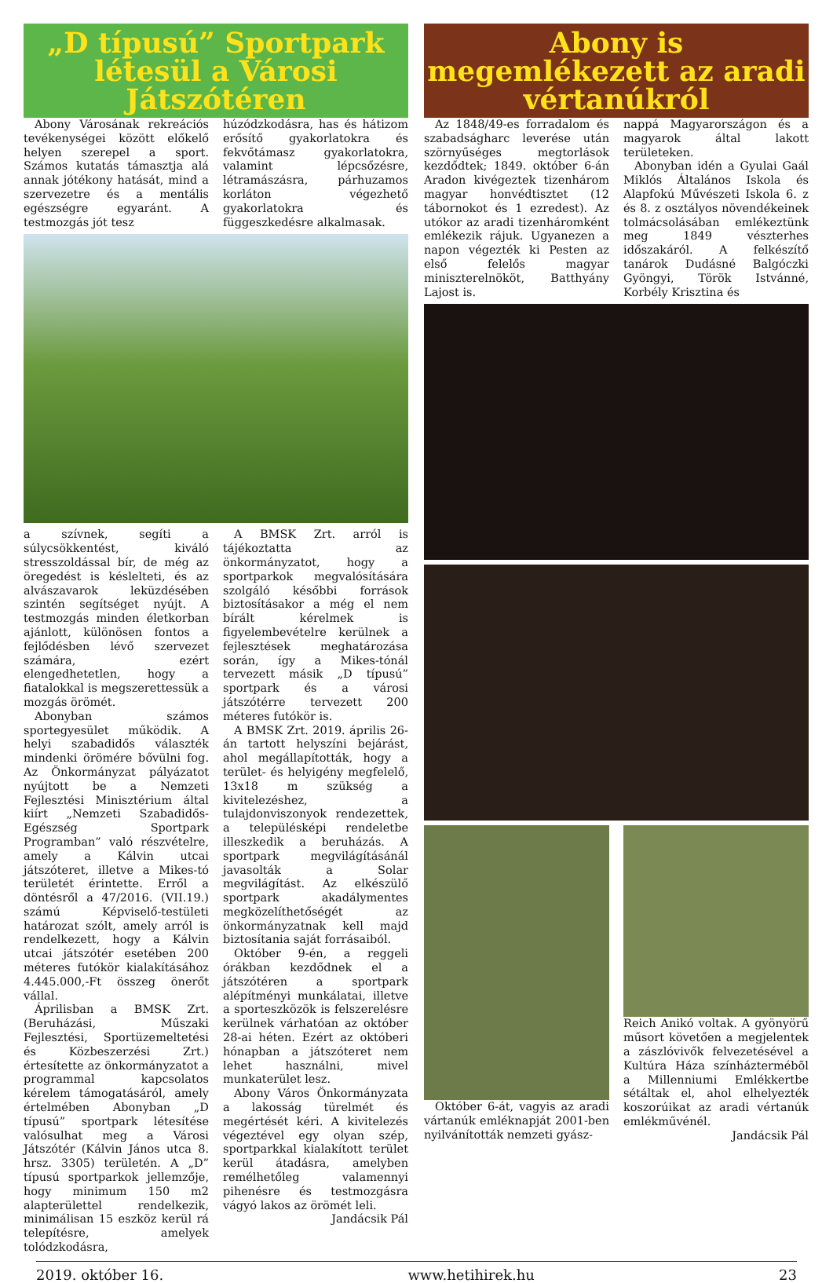„D típusú” Sportpark létesül a Városi Játszótéren
Abony Városának rekreációs tevékenységei között előkelő helyen szerepel a sport. Számos kutatás támasztja alá annak jótékony hatását, mind a szervezetre és a mentális egészségre egyaránt. A testmozgás jót tesz
húzódzkodásra, has és hátizom erősítő gyakorlatokra és fekvőtámasz gyakorlatokra, valamint lépcsőzésre, létramászásra, párhuzamos korláton végezhető gyakorlatokra és függeszkedésre alkalmasak.
a szívnek, segíti a súlycsökkentést, kiváló stresszoldással bír, de még az öregedést is késlelteti, és az alvászavarok leküzdésében szintén segítséget nyújt. A testmozgás minden életkorban ajánlott, különösen fontos a fejlődésben lévő szervezet számára, ezért elengedhetetlen, hogy a fiatalokkal is megszerettessük a mozgás örömét.
Abonyban számos sportegyesület működik. A helyi szabadidős választék mindenki örömére bővülni fog. Az Önkormányzat pályázatot nyújtott be a Nemzeti Fejlesztési Minisztérium által kiírt „Nemzeti Szabadidős-Egészség Sportpark Programban” való részvételre, amely a Kálvin utcai játszóteret, illetve a Mikes-tó területét érintette. Erről a döntésről a 47/2016. (VII.19.) számú Képviselő-testületi határozat szólt, amely arról is rendelkezett, hogy a Kálvin utcai játszótér esetében 200 méteres futókör kialakításához 4.445.000,-Ft összeg önerőt vállal.
Áprilisban a BMSK Zrt. (Beruházási, Műszaki Fejlesztési, Sportüzemeltetési és Közbeszerzési Zrt.) értesítette az önkormányzatot a programmal kapcsolatos kérelem támogatásáról, amely értelmében Abonyban „D típusú” sportpark létesítése valósulhat meg a Városi Játszótér (Kálvin János utca 8. hrsz. 3305) területén. A „D” típusú sportparkok jellemzője, hogy minimum 150 m2 alapterülettel rendelkezik, minimálisan 15 eszköz kerül rá telepítésre, amelyek tolódzkodásra,
A BMSK Zrt. arról is tájékoztatta az önkormányzatot, hogy a sportparkok megvalósítására szolgáló későbbi források biztosításakor a még el nem bírált kérelmek is figyelembevételre kerülnek a fejlesztések meghatározása során, így a Mikes-tónál tervezett másik „D típusú” sportpark és a városi játszótérre tervezett 200 méteres futókör is.
A BMSK Zrt. 2019. április 26-án tartott helyszíni bejárást, ahol megállapították, hogy a terület- és helyigény megfelelő, 13x18 m szükség a kivitelezéshez, a tulajdonviszonyok rendezettek, a településképi rendeletbe illeszkedik a beruházás. A sportpark megvilágításánál javasolták a Solar megvilágítást. Az elkészülő sportpark akadálymentes megközelíthetőségét az önkormányzatnak kell majd biztosítania saját forrásaiból.
Október 9-én, a reggeli órákban kezdődnek el a játszótéren a sportpark alépítményi munkálatai, illetve a sporteszközök is felszerelésre kerülnek várhatóan az október 28-ai héten. Ezért az októberi hónapban a játszóteret nem lehet használni, mivel munkaterület lesz.
Abony Város Önkormányzata a lakosság türelmét és megértését kéri. A kivitelezés végeztével egy olyan szép, sportparkkal kialakított terület kerül átadásra, amelyben remélhetőleg valamennyi pihenésre és testmozgásra vágyó lakos az örömét leli.
Jandácsik Pál
Abony is megemlékezett az aradi vértanúkról
Az 1848/49-es forradalom és szabadságharc leverése után szörnyűséges megtorlások kezdődtek; 1849. október 6-án Aradon kivégeztek tizenhárom magyar honvédtisztet (12 tábornokot és 1 ezredest). Az utókor az aradi tizenháromként emlékezik rájuk. Ugyanezen a napon végezték ki Pesten az első felelős magyar miniszterelnököt, Batthyány Lajost is.
nappá Magyarországon és a magyarok által lakott területeken.
Abonyban idén a Gyulai Gaál Miklós Általános Iskola és Alapfokú Művészeti Iskola 6. z és 8. z osztályos növendékeinek tolmácsolásában emlékeztünk meg 1849 vészterhes időszakáról. A felkészítő tanárok Dudásné Balgóczki Gyöngyi, Török Istvánné, Korbély Krisztina és
Október 6-át, vagyis az aradi vártanúk emléknapját 2001-ben nyilvánították nemzeti gyász-
Reich Anikó voltak. A gyönyörű műsort követően a megjelentek a zászlóvivők felvezetésével a Kultúra Háza színháztermébõl a Millenniumi Emlékkertbe sétáltak el, ahol elhelyezték koszorúikat az aradi vértanúk emlékművénél.
Jandácsik Pál
2019. október 16. www.hetihirek.hu 23